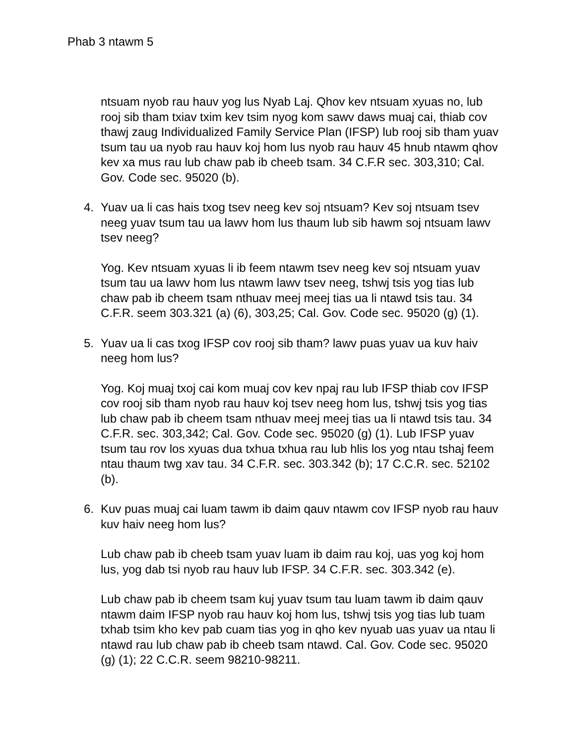Phab 3 ntawm 5
ntsuam nyob rau hauv yog lus Nyab Laj. Qhov kev ntsuam xyuas no, lub rooj sib tham txiav txim kev tsim nyog kom sawv daws muaj cai, thiab cov thawj zaug Individualized Family Service Plan (IFSP) lub rooj sib tham yuav tsum tau ua nyob rau hauv koj hom lus nyob rau hauv 45 hnub ntawm qhov kev xa mus rau lub chaw pab ib cheeb tsam. 34 C.F.R sec. 303,310; Cal. Gov. Code sec. 95020 (b).
4. Yuav ua li cas hais txog tsev neeg kev soj ntsuam? Kev soj ntsuam tsev neeg yuav tsum tau ua lawv hom lus thaum lub sib hawm soj ntsuam lawv tsev neeg?
Yog. Kev ntsuam xyuas li ib feem ntawm tsev neeg kev soj ntsuam yuav tsum tau ua lawv hom lus ntawm lawv tsev neeg, tshwj tsis yog tias lub chaw pab ib cheem tsam nthuav meej meej tias ua li ntawd tsis tau. 34 C.F.R. seem 303.321 (a) (6), 303,25; Cal. Gov. Code sec. 95020 (g) (1).
5. Yuav ua li cas txog IFSP cov rooj sib tham? lawv puas yuav ua kuv haiv neeg hom lus?
Yog. Koj muaj txoj cai kom muaj cov kev npaj rau lub IFSP thiab cov IFSP cov rooj sib tham nyob rau hauv koj tsev neeg hom lus, tshwj tsis yog tias lub chaw pab ib cheem tsam nthuav meej meej tias ua li ntawd tsis tau. 34 C.F.R. sec. 303,342; Cal. Gov. Code sec. 95020 (g) (1). Lub IFSP yuav tsum tau rov los xyuas dua txhua txhua rau lub hlis los yog ntau tshaj feem ntau thaum twg xav tau. 34 C.F.R. sec. 303.342 (b); 17 C.C.R. sec. 52102 (b).
6. Kuv puas muaj cai luam tawm ib daim qauv ntawm cov IFSP nyob rau hauv kuv haiv neeg hom lus?
Lub chaw pab ib cheeb tsam yuav luam ib daim rau koj, uas yog koj hom lus, yog dab tsi nyob rau hauv lub IFSP. 34 C.F.R. sec. 303.342 (e).
Lub chaw pab ib cheem tsam kuj yuav tsum tau luam tawm ib daim qauv ntawm daim IFSP nyob rau hauv koj hom lus, tshwj tsis yog tias lub tuam txhab tsim kho kev pab cuam tias yog in qho kev nyuab uas yuav ua ntau li ntawd rau lub chaw pab ib cheeb tsam ntawd. Cal. Gov. Code sec. 95020 (g) (1); 22 C.C.R. seem 98210-98211.